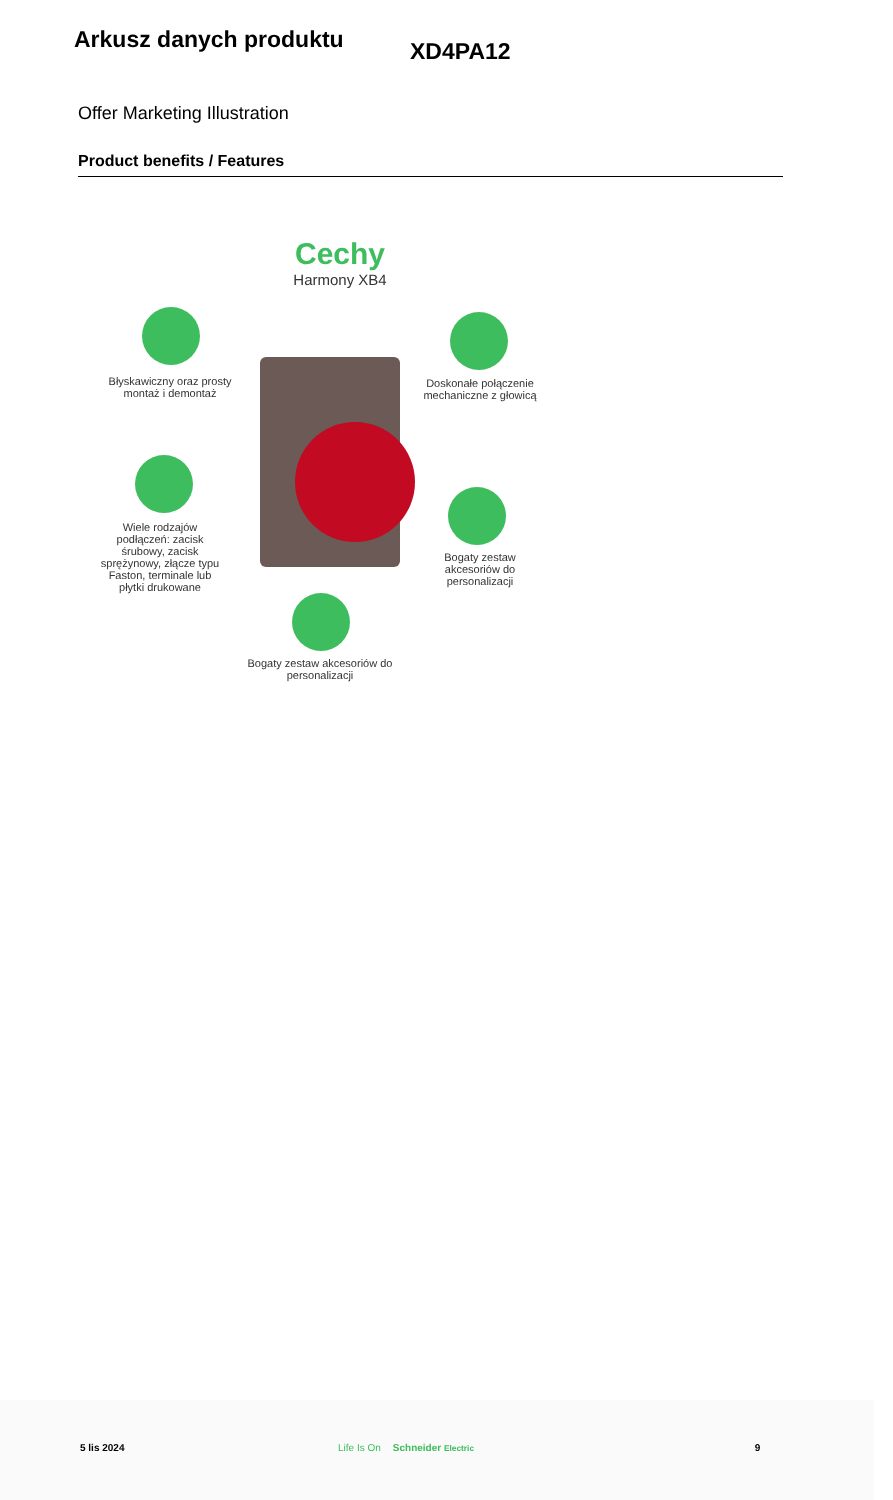Arkusz danych produktu
XD4PA12
Offer Marketing Illustration
Product benefits / Features
Cechy
Harmony XB4
Błyskawiczny oraz prosty montaż i demontaż
Doskonałe połączenie mechaniczne z głowicą
Wiele rodzajów podłączeń: zacisk śrubowy, zacisk sprężynowy, złącze typu Faston, terminale lub płytki drukowane
Bogaty zestaw akcesoriów do personalizacji
Bogaty zestaw akcesoriów do personalizacji
5 lis 2024 Life Is On Schneider Electric 9